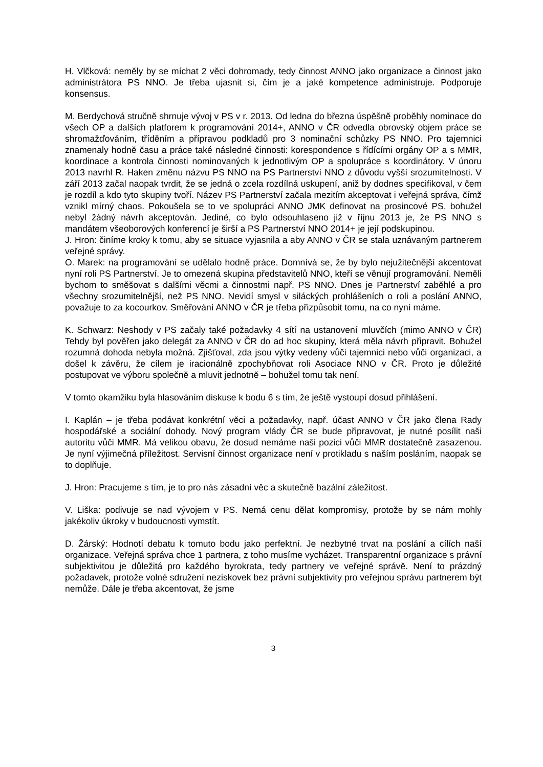H. Vlčková: neměly by se míchat 2 věci dohromady, tedy činnost ANNO jako organizace a činnost jako administrátora PS NNO. Je třeba ujasnit si, čím je a jaké kompetence administruje. Podporuje konsensus.
M. Berdychová stručně shrnuje vývoj v PS v r. 2013. Od ledna do března úspěšně proběhly nominace do všech OP a dalších platforem k programování 2014+, ANNO v ČR odvedla obrovský objem práce se shromažďováním, tříděním a přípravou podkladů pro 3 nominační schůzky PS NNO. Pro tajemnici znamenaly hodně času a práce také následné činnosti: korespondence s řídícími orgány OP a s MMR, koordinace a kontrola činnosti nominovaných k jednotlivým OP a spolupráce s koordinátory. V únoru 2013 navrhl R. Haken změnu názvu PS NNO na PS Partnerství NNO z důvodu vyšší srozumitelnosti. V září 2013 začal naopak tvrdit, že se jedná o zcela rozdílná uskupení, aniž by dodnes specifikoval, v čem je rozdíl a kdo tyto skupiny tvoří. Název PS Partnerství začala mezitím akceptovat i veřejná správa, čímž vznikl mírný chaos. Pokoušela se to ve spolupráci ANNO JMK definovat na prosincové PS, bohužel nebyl žádný návrh akceptován. Jediné, co bylo odsouhlaseno již v říjnu 2013 je, že PS NNO s mandátem všeoborových konferencí je širší a PS Partnerství NNO 2014+ je její podskupinou.
J. Hron: činíme kroky k tomu, aby se situace vyjasnila a aby ANNO v ČR se stala uznávaným partnerem veřejné správy.
O. Marek: na programování se udělalo hodně práce. Domnívá se, že by bylo nejužitečnější akcentovat nyní roli PS Partnerství. Je to omezená skupina představitelů NNO, kteří se věnují programování. Neměli bychom to směšovat s dalšími věcmi a činnostmi např. PS NNO. Dnes je Partnerství zaběhlé a pro všechny srozumitelnější, než PS NNO. Nevidí smysl v siláckých prohlášeních o roli a poslání ANNO, považuje to za kocourkov. Směřování ANNO v ČR je třeba přizpůsobit tomu, na co nyní máme.
K. Schwarz: Neshody v PS začaly také požadavky 4 sítí na ustanovení mluvčích (mimo ANNO v ČR) Tehdy byl pověřen jako delegát za ANNO v ČR do ad hoc skupiny, která měla návrh připravit. Bohužel rozumná dohoda nebyla možná. Zjišťoval, zda jsou výtky vedeny vůči tajemnici nebo vůči organizaci, a došel k závěru, že cílem je iracionálně zpochybňovat roli Asociace NNO v ČR. Proto je důležité postupovat ve výboru společně a mluvit jednotně – bohužel tomu tak není.
V tomto okamžiku byla hlasováním diskuse k bodu 6 s tím, že ještě vystoupí dosud přihlášení.
I. Kaplán – je třeba podávat konkrétní věci a požadavky, např. účast ANNO v ČR jako člena Rady hospodářské a sociální dohody. Nový program vlády ČR se bude připravovat, je nutné posílit naši autoritu vůči MMR. Má velikou obavu, že dosud nemáme naši pozici vůči MMR dostatečně zasazenou. Je nyní výjimečná příležitost. Servisní činnost organizace není v protikladu s naším posláním, naopak se to doplňuje.
J. Hron: Pracujeme s tím, je to pro nás zásadní věc a skutečně bazální záležitost.
V. Liška: podivuje se nad vývojem v PS. Nemá cenu dělat kompromisy, protože by se nám mohly jakékoliv úkroky v budoucnosti vymstít.
D. Žárský: Hodnotí debatu k tomuto bodu jako perfektní. Je nezbytné trvat na poslání a cílích naší organizace. Veřejná správa chce 1 partnera, z toho musíme vycházet. Transparentní organizace s právní subjektivitou je důležitá pro každého byrokrata, tedy partnery ve veřejné správě. Není to prázdný požadavek, protože volné sdružení neziskovek bez právní subjektivity pro veřejnou správu partnerem být nemůže. Dále je třeba akcentovat, že jsme
3